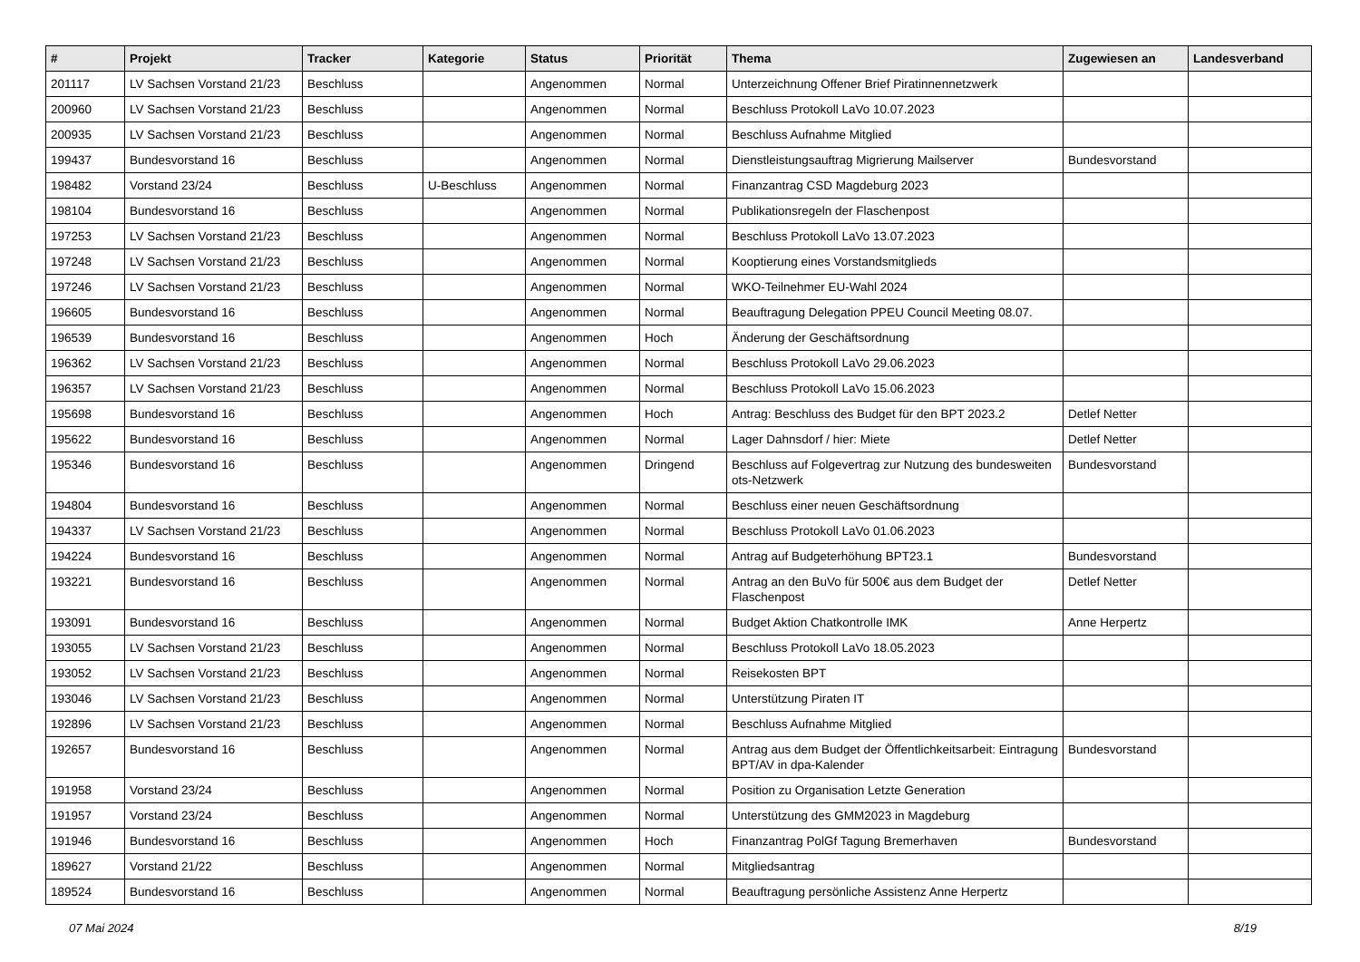| # | Projekt | Tracker | Kategorie | Status | Priorität | Thema | Zugewiesen an | Landesverband |
| --- | --- | --- | --- | --- | --- | --- | --- | --- |
| 201117 | LV Sachsen Vorstand 21/23 | Beschluss | | Angenommen | Normal | Unterzeichnung Offener Brief Piratinnennetzwerk | | |
| 200960 | LV Sachsen Vorstand 21/23 | Beschluss | | Angenommen | Normal | Beschluss Protokoll LaVo 10.07.2023 | | |
| 200935 | LV Sachsen Vorstand 21/23 | Beschluss | | Angenommen | Normal | Beschluss Aufnahme Mitglied | | |
| 199437 | Bundesvorstand 16 | Beschluss | | Angenommen | Normal | Dienstleistungsauftrag Migrierung Mailserver | Bundesvorstand | |
| 198482 | Vorstand 23/24 | Beschluss | U-Beschluss | Angenommen | Normal | Finanzantrag CSD Magdeburg 2023 | | |
| 198104 | Bundesvorstand 16 | Beschluss | | Angenommen | Normal | Publikationsregeln der Flaschenpost | | |
| 197253 | LV Sachsen Vorstand 21/23 | Beschluss | | Angenommen | Normal | Beschluss Protokoll LaVo 13.07.2023 | | |
| 197248 | LV Sachsen Vorstand 21/23 | Beschluss | | Angenommen | Normal | Kooptierung eines Vorstandsmitglieds | | |
| 197246 | LV Sachsen Vorstand 21/23 | Beschluss | | Angenommen | Normal | WKO-Teilnehmer EU-Wahl 2024 | | |
| 196605 | Bundesvorstand 16 | Beschluss | | Angenommen | Normal | Beauftragung Delegation PPEU Council Meeting 08.07. | | |
| 196539 | Bundesvorstand 16 | Beschluss | | Angenommen | Hoch | Änderung der Geschäftsordnung | | |
| 196362 | LV Sachsen Vorstand 21/23 | Beschluss | | Angenommen | Normal | Beschluss Protokoll LaVo 29.06.2023 | | |
| 196357 | LV Sachsen Vorstand 21/23 | Beschluss | | Angenommen | Normal | Beschluss Protokoll LaVo 15.06.2023 | | |
| 195698 | Bundesvorstand 16 | Beschluss | | Angenommen | Hoch | Antrag: Beschluss des Budget für den BPT 2023.2 | Detlef Netter | |
| 195622 | Bundesvorstand 16 | Beschluss | | Angenommen | Normal | Lager Dahnsdorf / hier: Miete | Detlef Netter | |
| 195346 | Bundesvorstand 16 | Beschluss | | Angenommen | Dringend | Beschluss auf Folgevertrag zur Nutzung des bundesweiten ots-Netzwerk | Bundesvorstand | |
| 194804 | Bundesvorstand 16 | Beschluss | | Angenommen | Normal | Beschluss einer neuen Geschäftsordnung | | |
| 194337 | LV Sachsen Vorstand 21/23 | Beschluss | | Angenommen | Normal | Beschluss Protokoll LaVo 01.06.2023 | | |
| 194224 | Bundesvorstand 16 | Beschluss | | Angenommen | Normal | Antrag auf Budgeterhöhung BPT23.1 | Bundesvorstand | |
| 193221 | Bundesvorstand 16 | Beschluss | | Angenommen | Normal | Antrag an den BuVo für 500€ aus dem Budget der Flaschenpost | Detlef Netter | |
| 193091 | Bundesvorstand 16 | Beschluss | | Angenommen | Normal | Budget Aktion Chatkontrolle IMK | Anne Herpertz | |
| 193055 | LV Sachsen Vorstand 21/23 | Beschluss | | Angenommen | Normal | Beschluss Protokoll LaVo 18.05.2023 | | |
| 193052 | LV Sachsen Vorstand 21/23 | Beschluss | | Angenommen | Normal | Reisekosten BPT | | |
| 193046 | LV Sachsen Vorstand 21/23 | Beschluss | | Angenommen | Normal | Unterstützung Piraten IT | | |
| 192896 | LV Sachsen Vorstand 21/23 | Beschluss | | Angenommen | Normal | Beschluss Aufnahme Mitglied | | |
| 192657 | Bundesvorstand 16 | Beschluss | | Angenommen | Normal | Antrag aus dem Budget der Öffentlichkeitsarbeit: Eintragung BPT/AV in dpa-Kalender | Bundesvorstand | |
| 191958 | Vorstand 23/24 | Beschluss | | Angenommen | Normal | Position zu Organisation Letzte Generation | | |
| 191957 | Vorstand 23/24 | Beschluss | | Angenommen | Normal | Unterstützung des GMM2023 in Magdeburg | | |
| 191946 | Bundesvorstand 16 | Beschluss | | Angenommen | Hoch | Finanzantrag PolGf Tagung Bremerhaven | Bundesvorstand | |
| 189627 | Vorstand 21/22 | Beschluss | | Angenommen | Normal | Mitgliedsantrag | | |
| 189524 | Bundesvorstand 16 | Beschluss | | Angenommen | Normal | Beauftragung persönliche Assistenz Anne Herpertz | | |
07 Mai 2024 8/19